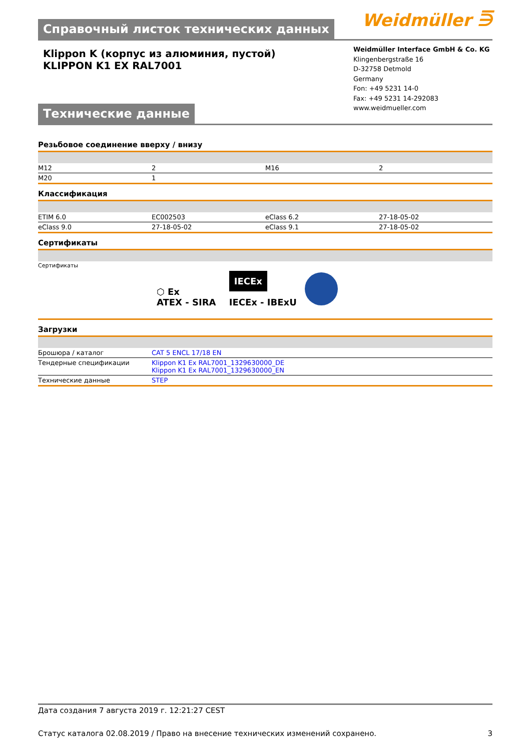Справочный листок технических данных
Weidmüller ⋽
Klippon K (корпус из алюминия, пустой)
KLIPPON K1 EX RAL7001
Технические данные
Weidmüller Interface GmbH & Co. KG
Klingenbergstraße 16
D-32758 Detmold
Germany
Fon: +49 5231 14-0
Fax: +49 5231 14-292083
www.weidmueller.com
Резьбовое соединение вверху / внизу
| M12 | 2 | M16 | 2 |
| M20 | 1 | | |
Классификация
| ETIM 6.0 | EC002503 | eClass 6.2 | 27-18-05-02 |
| eClass 9.0 | 27-18-05-02 | eClass 9.1 | 27-18-05-02 |
Сертификаты
| Сертификаты | ⬡ Ex ATEX - SIRA IECEx IECEx - IBExU |
Загрузки
| Брошюра / каталог | CAT 5 ENCL 17/18 EN |
| Тендерные спецификации | Klippon K1 Ex RAL7001_1329630000_DE Klippon K1 Ex RAL7001_1329630000_EN |
| Технические данные | STEP |
Дата создания 7 августа 2019 г. 12:21:27 CEST
Статус каталога 02.08.2019 / Право на внесение технических изменений сохранено. 3